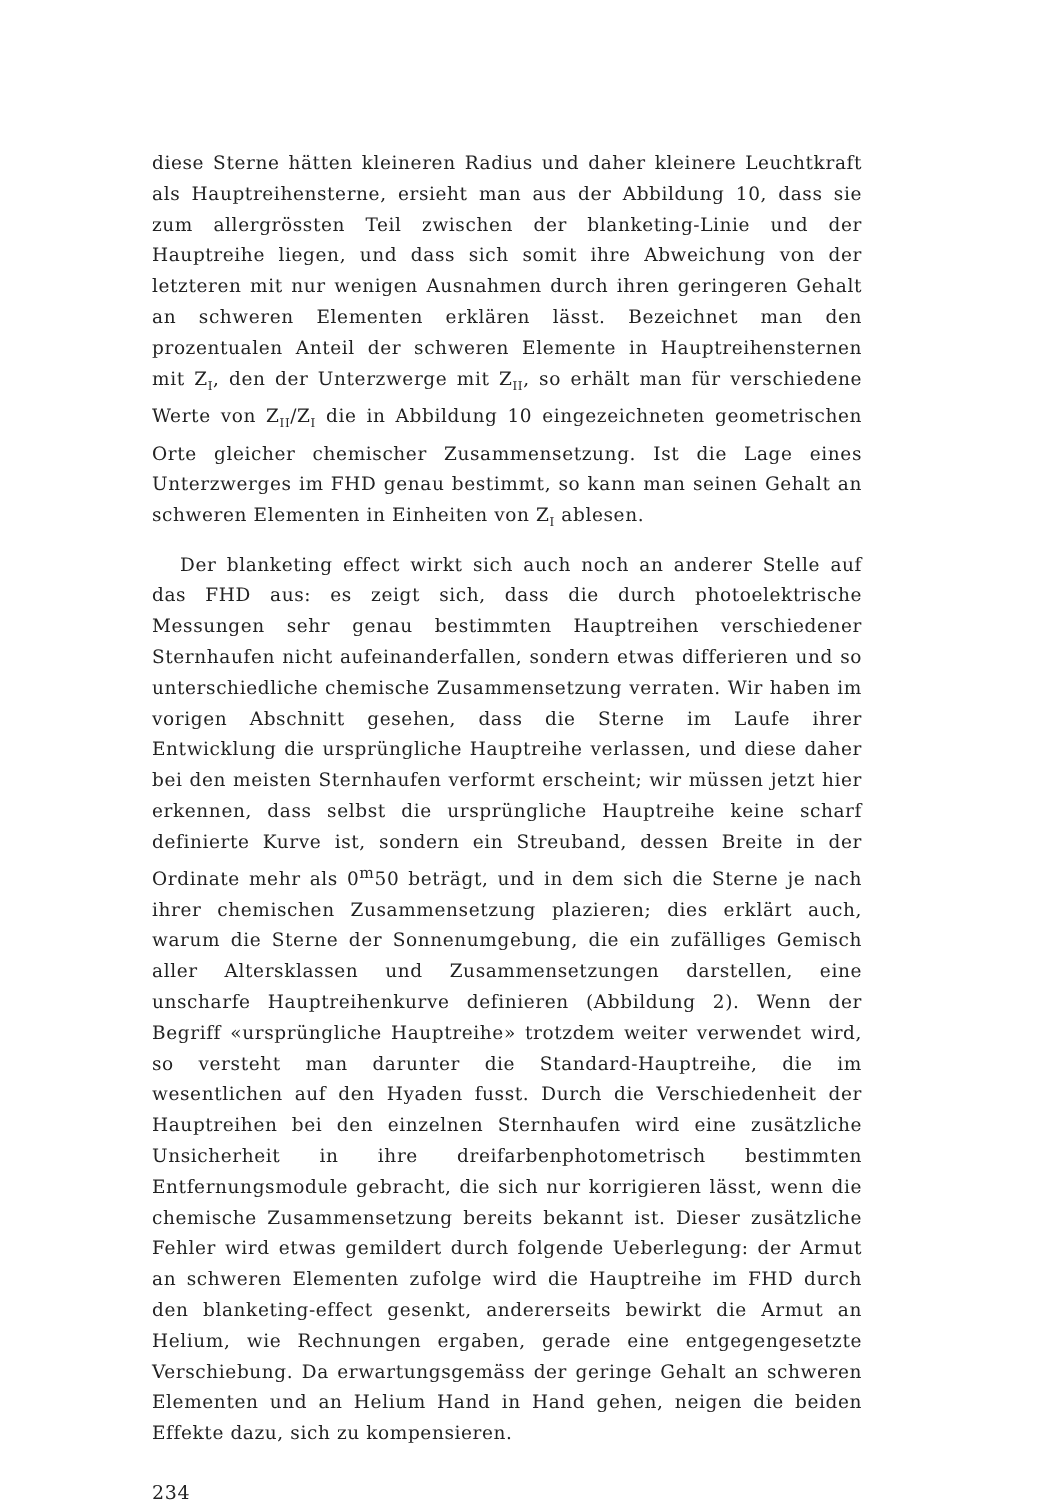diese Sterne hätten kleineren Radius und daher kleinere Leuchtkraft als Hauptreihensterne, ersieht man aus der Abbildung 10, dass sie zum allergrössten Teil zwischen der blanketing-Linie und der Hauptreihe liegen, und dass sich somit ihre Abweichung von der letzteren mit nur wenigen Ausnahmen durch ihren geringeren Gehalt an schweren Elementen erklären lässt. Bezeichnet man den prozentualen Anteil der schweren Elemente in Hauptreihensternen mit Z<sub>I</sub>, den der Unterzwerge mit Z<sub>II</sub>, so erhält man für verschiedene Werte von Z<sub>II</sub>/Z<sub>I</sub> die in Abbildung 10 eingezeichneten geometrischen Orte gleicher chemischer Zusammensetzung. Ist die Lage eines Unterzwerges im FHD genau bestimmt, so kann man seinen Gehalt an schweren Elementen in Einheiten von Z<sub>I</sub> ablesen.
Der blanketing effect wirkt sich auch noch an anderer Stelle auf das FHD aus: es zeigt sich, dass die durch photoelektrische Messungen sehr genau bestimmten Hauptreihen verschiedener Sternhaufen nicht aufeinanderfallen, sondern etwas differieren und so unterschiedliche chemische Zusammensetzung verraten. Wir haben im vorigen Abschnitt gesehen, dass die Sterne im Laufe ihrer Entwicklung die ursprüngliche Hauptreihe verlassen, und diese daher bei den meisten Sternhaufen verformt erscheint; wir müssen jetzt hier erkennen, dass selbst die ursprüngliche Hauptreihe keine scharf definierte Kurve ist, sondern ein Streuband, dessen Breite in der Ordinate mehr als 0<sup>m</sup>50 beträgt, und in dem sich die Sterne je nach ihrer chemischen Zusammensetzung plazieren; dies erklärt auch, warum die Sterne der Sonnenumgebung, die ein zufälliges Gemisch aller Altersklassen und Zusammensetzungen darstellen, eine unscharfe Hauptreihenkurve definieren (Abbildung 2). Wenn der Begriff «ursprüngliche Hauptreihe» trotzdem weiter verwendet wird, so versteht man darunter die Standard-Hauptreihe, die im wesentlichen auf den Hyaden fusst. Durch die Verschiedenheit der Hauptreihen bei den einzelnen Sternhaufen wird eine zusätzliche Unsicherheit in ihre dreifarbenphotometrisch bestimmten Entfernungsmodule gebracht, die sich nur korrigieren lässt, wenn die chemische Zusammensetzung bereits bekannt ist. Dieser zusätzliche Fehler wird etwas gemildert durch folgende Ueberlegung: der Armut an schweren Elementen zufolge wird die Hauptreihe im FHD durch den blanketing-effect gesenkt, andererseits bewirkt die Armut an Helium, wie Rechnungen ergaben, gerade eine entgegengesetzte Verschiebung. Da erwartungsgemäss der geringe Gehalt an schweren Elementen und an Helium Hand in Hand gehen, neigen die beiden Effekte dazu, sich zu kompensieren.
234